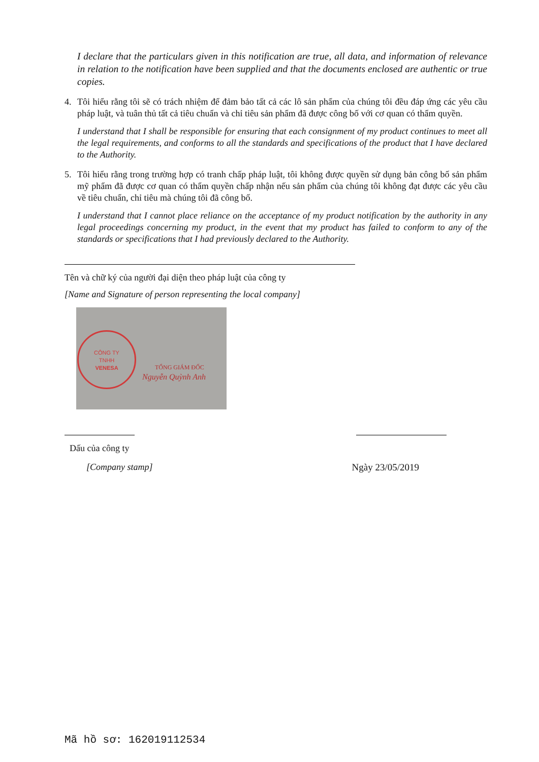I declare that the particulars given in this notification are true, all data, and information of relevance in relation to the notification have been supplied and that the documents enclosed are authentic or true copies.
4. Tôi hiểu rằng tôi sẽ có trách nhiệm để đảm bảo tất cả các lô sản phẩm của chúng tôi đều đáp ứng các yêu cầu pháp luật, và tuân thủ tất cả tiêu chuẩn và chỉ tiêu sản phẩm đã được công bố với cơ quan có thẩm quyền.
I understand that I shall be responsible for ensuring that each consignment of my product continues to meet all the legal requirements, and conforms to all the standards and specifications of the product that I have declared to the Authority.
5. Tôi hiểu rằng trong trường hợp có tranh chấp pháp luật, tôi không được quyền sử dụng bản công bố sản phẩm mỹ phẩm đã được cơ quan có thẩm quyền chấp nhận nếu sản phẩm của chúng tôi không đạt được các yêu cầu về tiêu chuẩn, chỉ tiêu mà chúng tôi đã công bố.
I understand that I cannot place reliance on the acceptance of my product notification by the authority in any legal proceedings concerning my product, in the event that my product has failed to conform to any of the standards or specifications that I had previously declared to the Authority.
Tên và chữ ký của người đại diện theo pháp luật của công ty
[Name and Signature of person representing the local company]
CÔNG TY
TNHH
VENESA
TỔNG GIÁM ĐỐC
Nguyễn Quỳnh Anh
Dấu của công ty
[Company stamp]
Ngày 23/05/2019
Mã hồ sơ: 162019112534